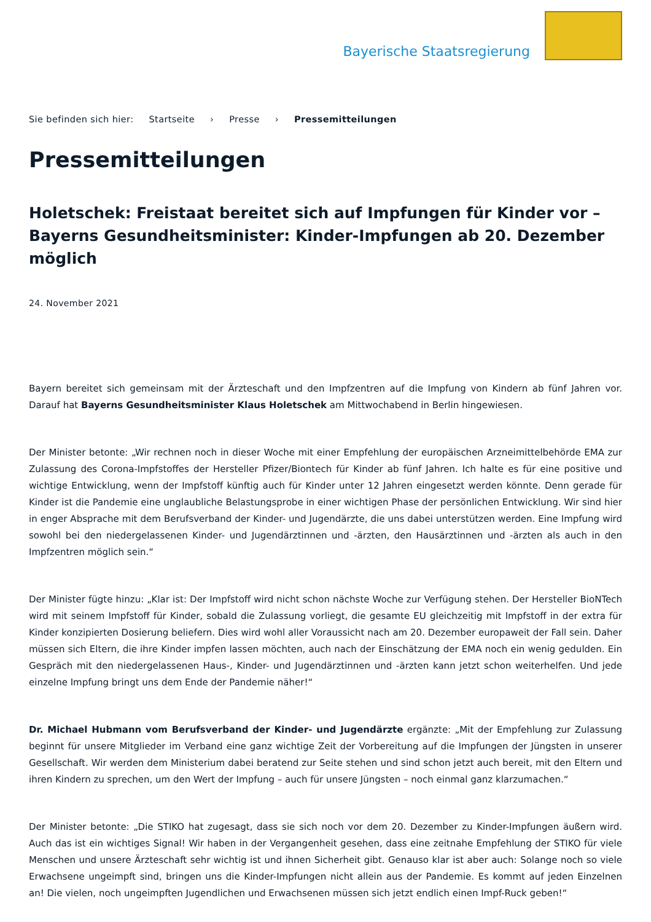Bayerische Staatsregierung
Sie befinden sich hier: Startseite › Presse › Pressemitteilungen
Pressemitteilungen
Holetschek: Freistaat bereitet sich auf Impfungen für Kinder vor – Bayerns Gesundheitsminister: Kinder-Impfungen ab 20. Dezember möglich
24. November 2021
Bayern bereitet sich gemeinsam mit der Ärzteschaft und den Impfzentren auf die Impfung von Kindern ab fünf Jahren vor. Darauf hat Bayerns Gesundheitsminister Klaus Holetschek am Mittwochabend in Berlin hingewiesen.
Der Minister betonte: „Wir rechnen noch in dieser Woche mit einer Empfehlung der europäischen Arzneimittelbehörde EMA zur Zulassung des Corona-Impfstoffes der Hersteller Pfizer/Biontech für Kinder ab fünf Jahren. Ich halte es für eine positive und wichtige Entwicklung, wenn der Impfstoff künftig auch für Kinder unter 12 Jahren eingesetzt werden könnte. Denn gerade für Kinder ist die Pandemie eine unglaubliche Belastungsprobe in einer wichtigen Phase der persönlichen Entwicklung. Wir sind hier in enger Absprache mit dem Berufsverband der Kinder- und Jugendärzte, die uns dabei unterstützen werden. Eine Impfung wird sowohl bei den niedergelassenen Kinder- und Jugendärztinnen und -ärzten, den Hausärztinnen und -ärzten als auch in den Impfzentren möglich sein.“
Der Minister fügte hinzu: „Klar ist: Der Impfstoff wird nicht schon nächste Woche zur Verfügung stehen. Der Hersteller BioNTech wird mit seinem Impfstoff für Kinder, sobald die Zulassung vorliegt, die gesamte EU gleichzeitig mit Impfstoff in der extra für Kinder konzipierten Dosierung beliefern. Dies wird wohl aller Voraussicht nach am 20. Dezember europaweit der Fall sein. Daher müssen sich Eltern, die ihre Kinder impfen lassen möchten, auch nach der Einschätzung der EMA noch ein wenig gedulden. Ein Gespräch mit den niedergelassenen Haus-, Kinder- und Jugendärztinnen und -ärzten kann jetzt schon weiterhelfen. Und jede einzelne Impfung bringt uns dem Ende der Pandemie näher!“
Dr. Michael Hubmann vom Berufsverband der Kinder- und Jugendärzte ergänzte: „Mit der Empfehlung zur Zulassung beginnt für unsere Mitglieder im Verband eine ganz wichtige Zeit der Vorbereitung auf die Impfungen der Jüngsten in unserer Gesellschaft. Wir werden dem Ministerium dabei beratend zur Seite stehen und sind schon jetzt auch bereit, mit den Eltern und ihren Kindern zu sprechen, um den Wert der Impfung – auch für unsere Jüngsten – noch einmal ganz klarzumachen.“
Der Minister betonte: „Die STIKO hat zugesagt, dass sie sich noch vor dem 20. Dezember zu Kinder-Impfungen äußern wird. Auch das ist ein wichtiges Signal! Wir haben in der Vergangenheit gesehen, dass eine zeitnahe Empfehlung der STIKO für viele Menschen und unsere Ärzteschaft sehr wichtig ist und ihnen Sicherheit gibt. Genauso klar ist aber auch: Solange noch so viele Erwachsene ungeimpft sind, bringen uns die Kinder-Impfungen nicht allein aus der Pandemie. Es kommt auf jeden Einzelnen an! Die vielen, noch ungeimpften Jugendlichen und Erwachsenen müssen sich jetzt endlich einen Impf-Ruck geben!“